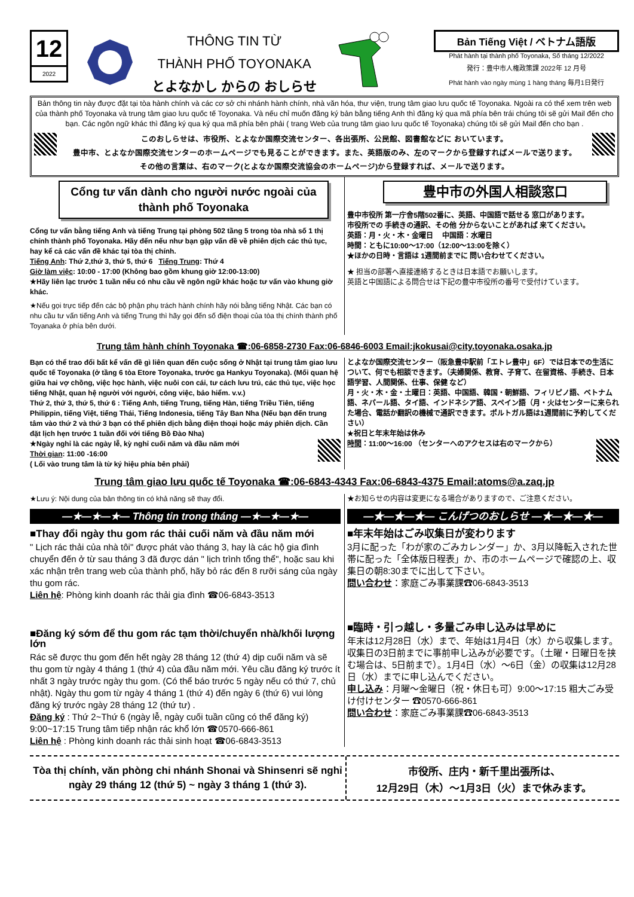12
2022
THÔNG TIN TỪ
THÀNH PHỐ TOYONAKA
とよなかし からの おしらせ
Bản Tiếng Việt / ベトナム語版
Phát hành tại thành phố Toyonaka, Số tháng 12/2022
発行：豊中市人権政策課 2022年 12 月号
Phát hành vào ngày mùng 1 hàng tháng 毎月1日発行
Bản thông tin này được đặt tại tòa hành chính và các cơ sở chi nhánh hành chính, nhà văn hóa, thư viện, trung tâm giao lưu quốc tế Toyonaka. Ngoài ra có thể xem trên web của thành phố Toyonaka và trung tâm giao lưu quốc tế Toyonaka. Và nếu chỉ muốn đăng ký bản bằng tiếng Anh thì đăng ký qua mã phía bên trái chúng tôi sẽ gửi Mail đến cho bạn. Các ngôn ngữ khác thì đăng ký qua ký qua mã phía bên phải ( trang Web của trung tâm giao lưu quốc tế Toyonaka) chúng tôi sẽ gửi Mail đến cho bạn .
このおしらせは、市役所、とよなか国際交流センター、各出張所、公民館、図書館などに おいています。
豊中市、とよなか国際交流センターのホームページでも見ることができます。また、英語版のみ、左のマークから登録すればメールで送ります。
その他の言葉は、右のマーク(とよなか国際交流協会のホームページ)から登録すれば、メールで送ります。
Cổng tư vấn dành cho người nước ngoài của thành phố Toyonaka
Cổng tư vấn bằng tiếng Anh và tiếng Trung tại phòng 502 tầng 5 trong tòa nhà số 1 thị chính thành phố Toyonaka. Hãy đến nếu như bạn gặp vấn đề về phiên dịch các thủ tục, hay kể cả các vấn đề khác tại tòa thị chính.
Tiếng Anh: Thứ 2,thứ 3, thứ 5, thứ 6 Tiếng Trung: Thứ 4
Giờ làm việc: 10:00 - 17:00 (Không bao gồm khung giờ 12:00-13:00)
★Hãy liên lạc trước 1 tuần nếu có nhu cầu về ngôn ngữ khác hoặc tư vấn vào khung giờ khác.
★Nếu gọi trực tiếp đến các bộ phận phụ trách hành chính hãy nói bằng tiếng Nhật. Các bạn có nhu cầu tư vấn tiếng Anh và tiếng Trung thì hãy gọi đến số điện thoại của tòa thị chính thành phố Toyanaka ở phía bên dưới.
豊中市の外国人相談窓口
豊中市役所 第一庁舎5階502番に、英語、中国語で話せる 窓口があります。
市役所での 手続きの通訳、その他 分からないことがあれば 来てください。
英語：月・火・木・金曜日 　中国語：水曜日
時間：ともに10:00～17:00（12:00～13:00を除く）
★ほかの日時・言語は 1週間前までに 問い合わせてください。
★ 担当の部署へ直接連絡するときは日本語でお願いします。
英語と中国語による問合せは下記の豊中市役所の番号で受付けています。
Trung tâm hành chính Toyonaka ☎:06-6858-2730 Fax:06-6846-6003 Email:jkokusai@city.toyonaka.osaka.jp
Bạn có thể trao đổi bất kể vấn đề gì liên quan đến cuộc sống ở Nhật tại trung tâm giao lưu quốc tế Toyonaka (ở tầng 6 tòa Etore Toyonaka, trước ga Hankyu Toyonaka). (Mối quan hệ giữa hai vợ chồng, việc học hành, việc nuôi con cái, tư cách lưu trú, các thủ tục, việc học tiếng Nhật, quan hệ người với người, công việc, bảo hiểm. v.v.)
Thứ 2, thứ 3, thứ 5, thứ 6 : Tiếng Anh, tiếng Trung, tiếng Hàn, tiếng Triều Tiên, tiếng Philippin, tiếng Việt, tiếng Thái, Tiếng Indonesia, tiếng Tây Ban Nha (Nếu bạn đến trung tâm vào thứ 2 và thứ 3 bạn có thể phiên dịch bằng điện thoại hoặc máy phiên dịch. Cần đặt lịch hẹn trước 1 tuần đối với tiếng Bồ Đào Nha)
★Ngày nghỉ là các ngày lễ, kỳ nghỉ cuối năm và đầu năm mới
Thời gian: 11:00 -16:00
( Lối vào trung tâm là từ ký hiệu phía bên phải)
とよなか国際交流センター（阪急豊中駅前「エトレ豊中」6F）では日本での生活について、何でも相談できます。（夫婦関係、教育、子育て、在留資格、手続き、日本語学習、人間関係、仕事、保健 など）
月・火・木・金・土曜日：英語、中国語、韓国・朝鮮語、フィリピノ語、ベトナム語、ネパール語、タイ語、インドネシア語、スペイン語（月・火はセンターに来られた場合、電話か翻訳の機械で通訳できます。ポルトガル語は1週間前に予約してください）
★祝日と年末年始は休み
時間：11:00～16:00 （センターへのアクセスは右のマークから）
Trung tâm giao lưu quốc tế Toyonaka ☎:06-6843-4343 Fax:06-6843-4375 Email:atoms@a.zaq.jp
★Lưu ý: Nội dung của bản thông tin có khả năng sẽ thay đổi.
—★—★—★— Thông tin trong tháng —★—★—★—
■Thay đổi ngày thu gom rác thải cuối năm và đầu năm mới
" Lịch rác thải của nhà tôi" được phát vào tháng 3, hay là các hộ gia đình chuyển đến ở từ sau tháng 3 đã được dán " lịch trình tổng thể", hoặc sau khi xác nhận trên trang web của thành phố, hãy bỏ rác đến 8 rưỡi sáng của ngày thu gom rác.
Liên hệ: Phòng kinh doanh rác thải gia đình ☎06-6843-3513
■Đăng ký sớm để thu gom rác tạm thời/chuyển nhà/khối lượng lớn
Rác sẽ được thu gom đến hết ngày 28 tháng 12 (thứ 4) dịp cuối năm và sẽ thu gom từ ngày 4 tháng 1 (thứ 4) của đầu năm mới. Yêu cầu đăng ký trước ít nhất 3 ngày trước ngày thu gom. (Có thể báo trước 5 ngày nếu có thứ 7, chủ nhật). Ngày thu gom từ ngày 4 tháng 1 (thứ 4) đến ngày 6 (thứ 6) vui lòng đăng ký trước ngày 28 tháng 12 (thứ tư) .
Đăng ký : Thứ 2~Thứ 6 (ngày lễ, ngày cuối tuần cũng có thể đăng ký) 9:00~17:15 Trung tâm tiếp nhận rác khổ lớn ☎0570-666-861
Liên hệ : Phòng kinh doanh rác thải sinh hoạt ☎06-6843-3513
★お知らせの内容は変更になる場合がありますので、ご注意ください。
—★—★—★— こんげつのおしらせ —★—★—★—
■年末年始はごみ収集日が変わります
3月に配った「わが家のごみカレンダー」か、3月以降転入された世帯に配った「全体版日程表」か、市のホームページで確認の上、収集日の朝8:30までに出して下さい。
問い合わせ：家庭ごみ事業課☎06-6843-3513
■臨時・引っ越し・多量ごみ申し込みは早めに
年末は12月28日（水）まで、年始は1月4日（水）から収集します。収集日の3日前までに事前申し込みが必要です。（土曜・日曜日を挟む場合は、5日前まで）。1月4日（水）～6日（金）の収集は12月28日（水）までに申し込んでください。
申し込み：月曜～金曜日（祝・休日も可）9:00～17:15 粗大ごみ受け付けセンター ☎0570-666-861
問い合わせ：家庭ごみ事業課☎06-6843-3513
Tòa thị chính, văn phòng chi nhánh Shonai và Shinsenri sẽ nghỉ ngày 29 tháng 12 (thứ 5) ~ ngày 3 tháng 1 (thứ 3).
市役所、庄内・新千里出張所は、
12月29日（木）～1月3日（火）まで休みます。